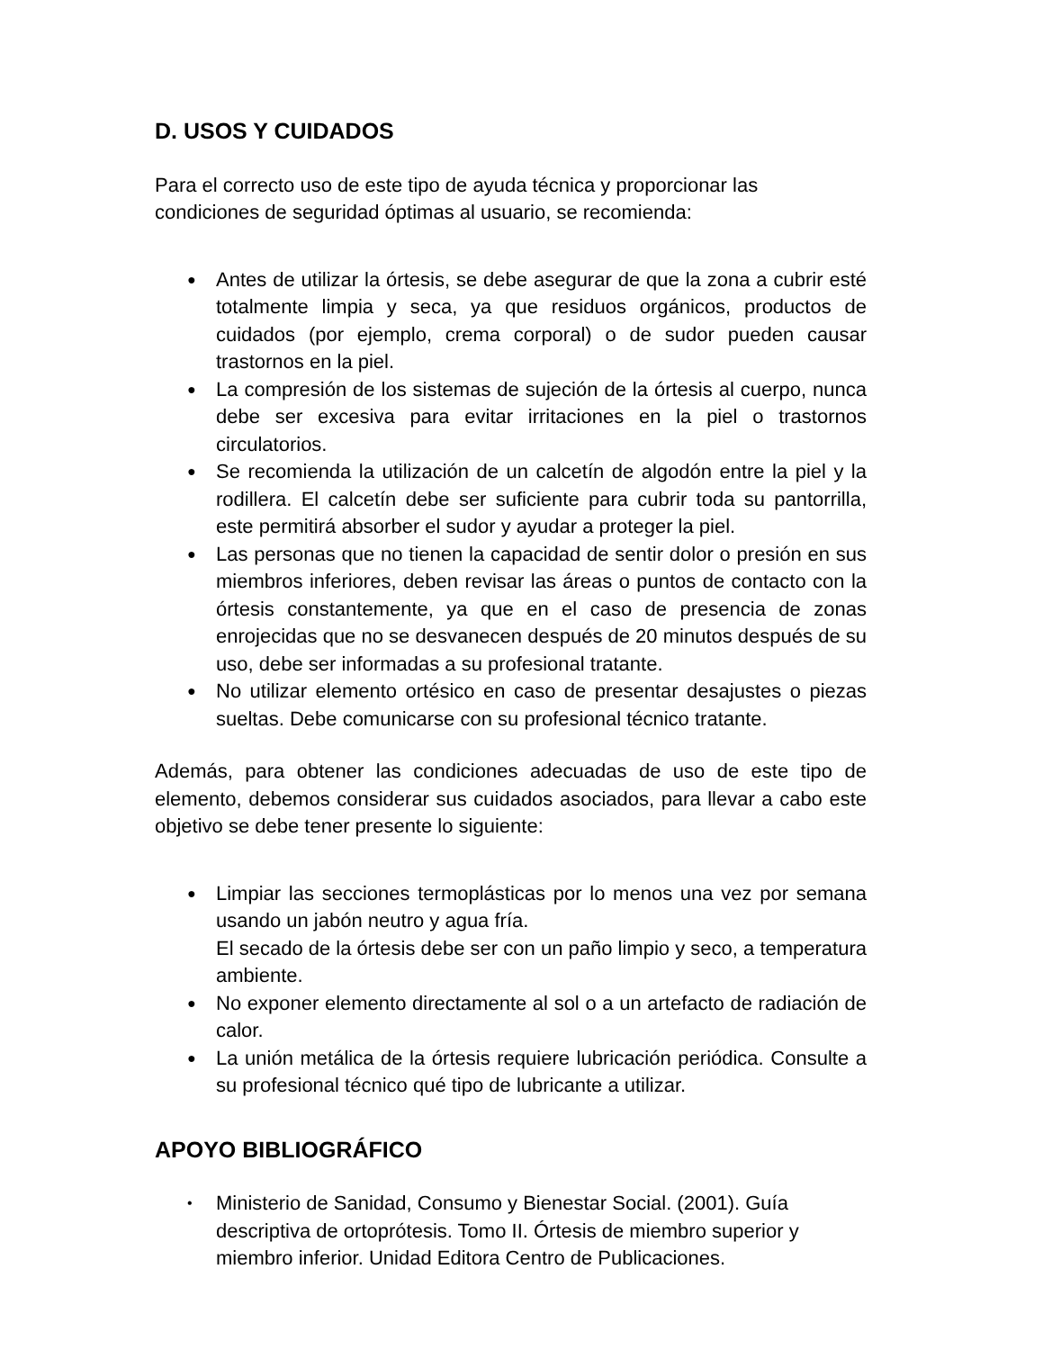D. USOS Y CUIDADOS
Para el correcto uso de este tipo de ayuda técnica y proporcionar las condiciones de seguridad óptimas al usuario, se recomienda:
● Antes de utilizar la órtesis, se debe asegurar de que la zona a cubrir esté totalmente limpia y seca, ya que residuos orgánicos, productos de cuidados (por ejemplo, crema corporal) o de sudor pueden causar trastornos en la piel.
● La compresión de los sistemas de sujeción de la órtesis al cuerpo, nunca debe ser excesiva para evitar irritaciones en la piel o trastornos circulatorios.
● Se recomienda la utilización de un calcetín de algodón entre la piel y la rodillera. El calcetín debe ser suficiente para cubrir toda su pantorrilla, este permitirá absorber el sudor y ayudar a proteger la piel.
● Las personas que no tienen la capacidad de sentir dolor o presión en sus miembros inferiores, deben revisar las áreas o puntos de contacto con la órtesis constantemente, ya que en el caso de presencia de zonas enrojecidas que no se desvanecen después de 20 minutos después de su uso, debe ser informadas a su profesional tratante.
● No utilizar elemento ortésico en caso de presentar desajustes o piezas sueltas. Debe comunicarse con su profesional técnico tratante.
Además, para obtener las condiciones adecuadas de uso de este tipo de elemento, debemos considerar sus cuidados asociados, para llevar a cabo este objetivo se debe tener presente lo siguiente:
● Limpiar las secciones termoplásticas por lo menos una vez por semana usando un jabón neutro y agua fría.
El secado de la órtesis debe ser con un paño limpio y seco, a temperatura ambiente.
● No exponer elemento directamente al sol o a un artefacto de radiación de calor.
● La unión metálica de la órtesis requiere lubricación periódica. Consulte a su profesional técnico qué tipo de lubricante a utilizar.
APOYO BIBLIOGRÁFICO
• Ministerio de Sanidad, Consumo y Bienestar Social. (2001). Guía descriptiva de ortoprótesis. Tomo II. Órtesis de miembro superior y miembro inferior. Unidad Editora Centro de Publicaciones.